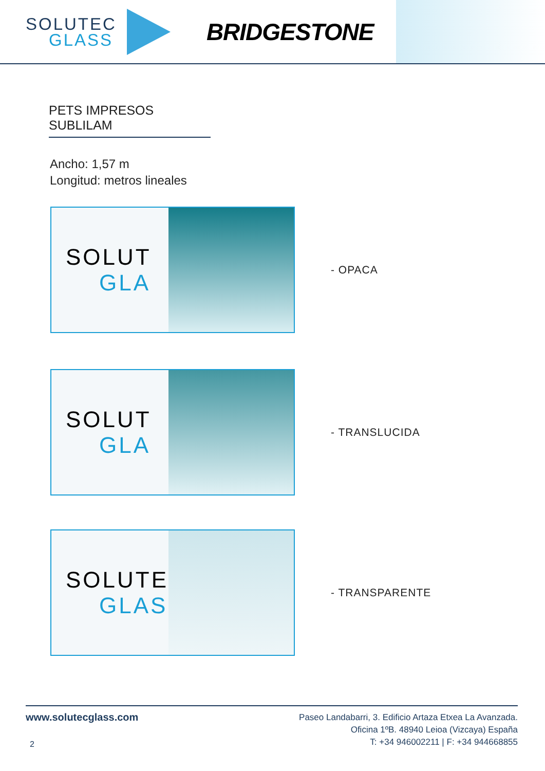SOLUTEC
GLASS
BRIDGESTONE
PETS IMPRESOS SUBLILAM
Ancho: 1,57 m
Longitud: metros lineales
SOLUT
GLA
- OPACA
SOLUT
GLA
- TRANSLUCIDA
SOLUTEC
GLASS
- TRANSPARENTE
www.solutecglass.com
2
Paseo Landabarri, 3. Edificio Artaza Etxea La Avanzada.
Oficina 1ºB. 48940 Leioa (Vizcaya) España
T: +34 946002211 | F: +34 944668855